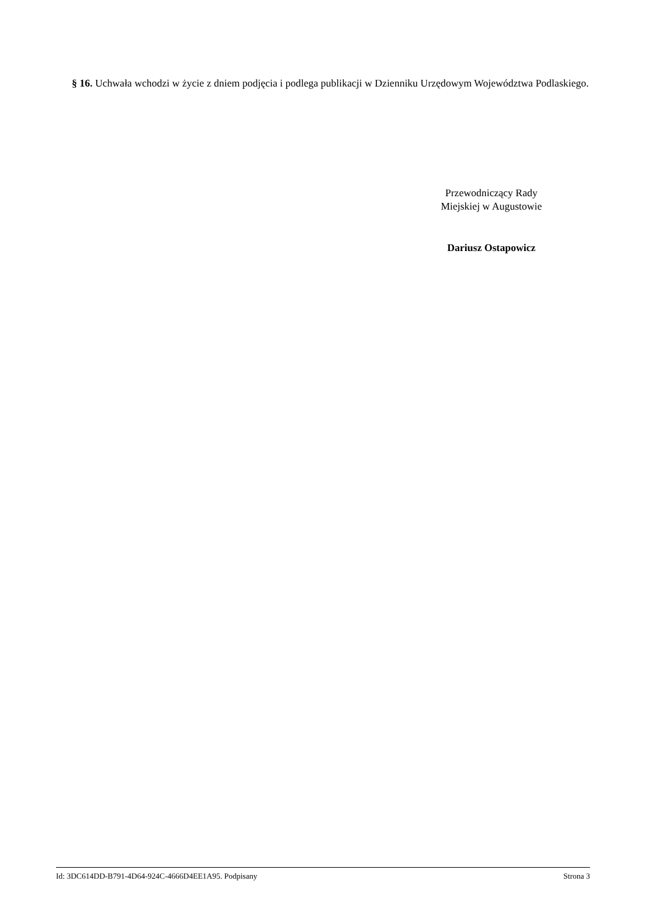§ 16. Uchwała wchodzi w życie z dniem podjęcia i podlega publikacji w Dzienniku Urzędowym Województwa Podlaskiego.
Przewodniczący Rady
Miejskiej w Augustowie
Dariusz Ostapowicz
Id: 3DC614DD-B791-4D64-924C-4666D4EE1A95. Podpisany Strona 3